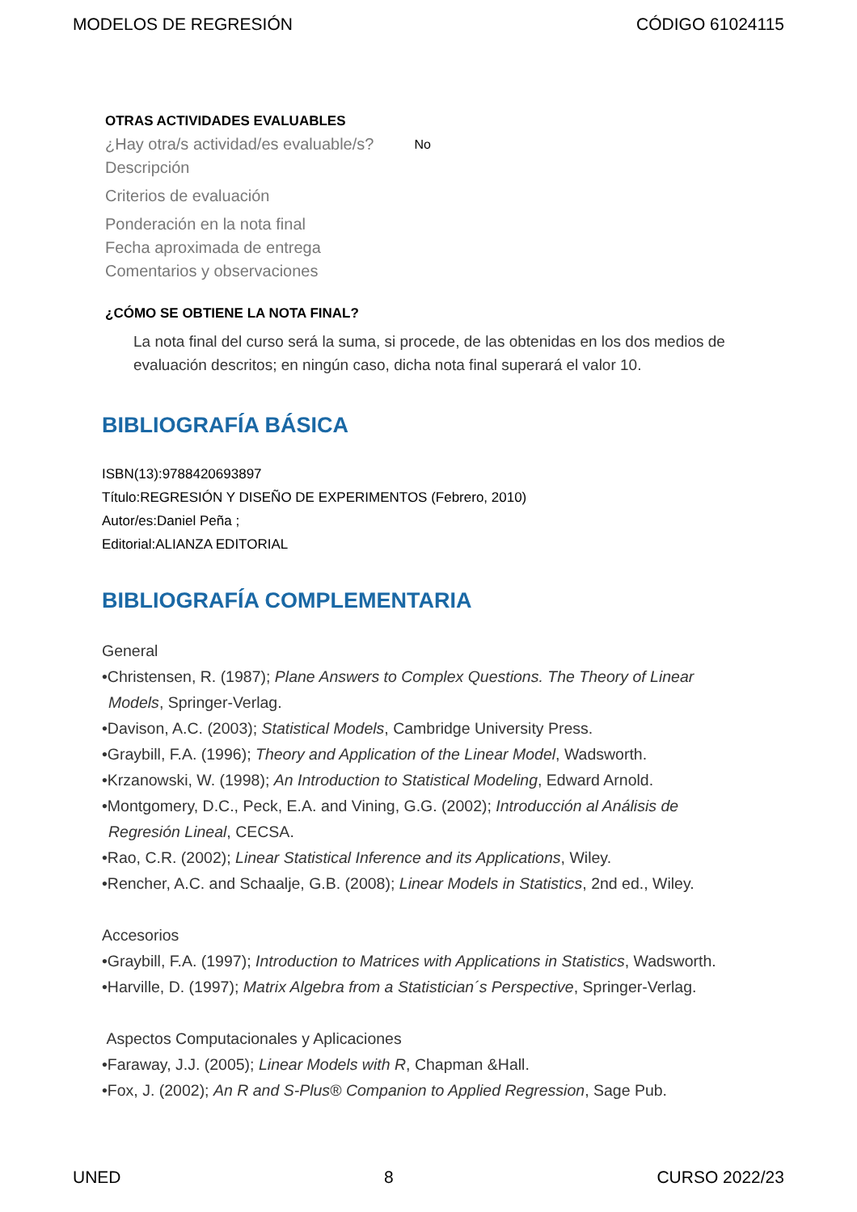MODELOS DE REGRESIÓN CÓDIGO 61024115
OTRAS ACTIVIDADES EVALUABLES
¿Hay otra/s actividad/es evaluable/s? No
Descripción
Criterios de evaluación
Ponderación en la nota final
Fecha aproximada de entrega
Comentarios y observaciones
¿CÓMO SE OBTIENE LA NOTA FINAL?
La nota final del curso será la suma, si procede, de las obtenidas en los dos medios de evaluación descritos; en ningún caso, dicha nota final superará el valor 10.
BIBLIOGRAFÍA BÁSICA
ISBN(13):9788420693897
Título:REGRESIÓN Y DISEÑO DE EXPERIMENTOS (Febrero, 2010)
Autor/es:Daniel Peña ;
Editorial:ALIANZA EDITORIAL
BIBLIOGRAFÍA COMPLEMENTARIA
General
•Christensen, R. (1987); Plane Answers to Complex Questions. The Theory of Linear
Models, Springer-Verlag.
•Davison, A.C. (2003); Statistical Models, Cambridge University Press.
•Graybill, F.A. (1996); Theory and Application of the Linear Model, Wadsworth.
•Krzanowski, W. (1998); An Introduction to Statistical Modeling, Edward Arnold.
•Montgomery, D.C., Peck, E.A. and Vining, G.G. (2002); Introducción al Análisis de
Regresión Lineal, CECSA.
•Rao, C.R. (2002); Linear Statistical Inference and its Applications, Wiley.
•Rencher, A.C. and Schaalje, G.B. (2008); Linear Models in Statistics, 2nd ed., Wiley.
Accesorios
•Graybill, F.A. (1997); Introduction to Matrices with Applications in Statistics, Wadsworth.
•Harville, D. (1997); Matrix Algebra from a Statistician´s Perspective, Springer-Verlag.
Aspectos Computacionales y Aplicaciones
•Faraway, J.J. (2005); Linear Models with R, Chapman &Hall.
•Fox, J. (2002); An R and S-Plus® Companion to Applied Regression, Sage Pub.
UNED 8 CURSO 2022/23